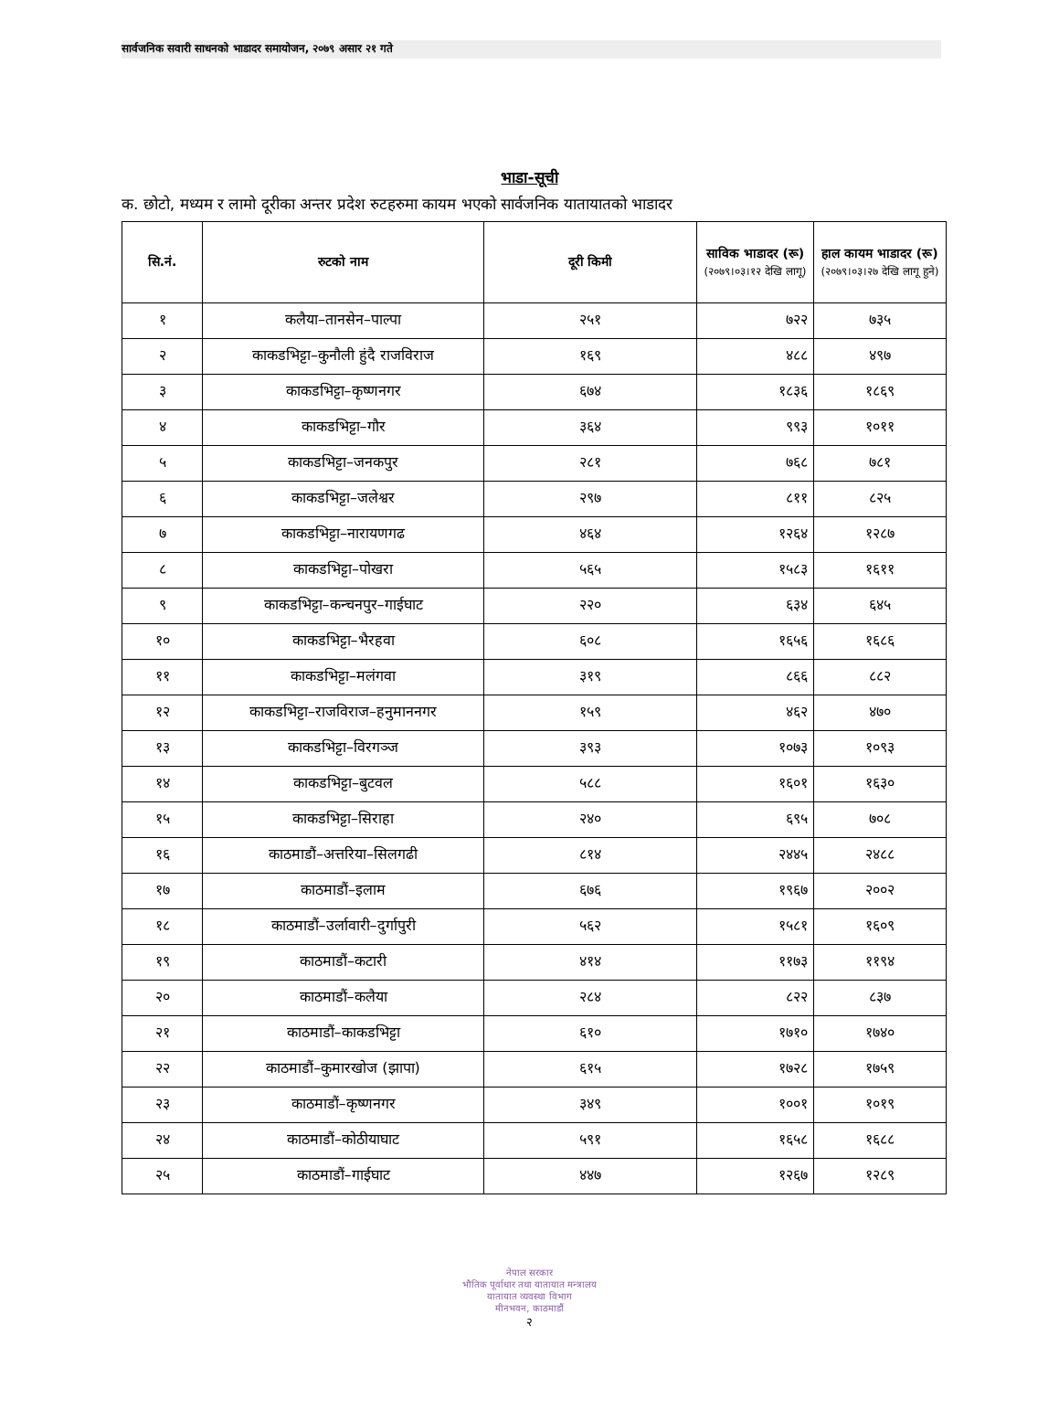सार्वजनिक सवारी साधनको भाडादर समायोजन, २०७९ असार २१ गते
भाडा-सूची
क. छोटो, मध्यम र लामो दूरीका अन्तर प्रदेश रुटहरुमा कायम भएको सार्वजनिक यातायातको भाडादर
| सि.नं. | रुटको नाम | दूरी किमी | साविक भाडादर (रू) (२०७९।०३।१२ देखि लागू) | हाल कायम भाडादर (रू) (२०७९।०३।२७ देखि लागू हुने) |
| --- | --- | --- | --- | --- |
| १ | कलैया–तानसेन–पाल्पा | २५१ | ७२२ | ७३५ |
| २ | काकडभिट्टा–कुनौली हुंदै राजविराज | १६९ | ४८८ | ४९७ |
| ३ | काकडभिट्टा–कृष्णनगर | ६७४ | १८३६ | १८६९ |
| ४ | काकडभिट्टा–गौर | ३६४ | ९९३ | १०११ |
| ५ | काकडभिट्टा–जनकपुर | २८१ | ७६८ | ७८१ |
| ६ | काकडभिट्टा–जलेश्वर | २९७ | ८११ | ८२५ |
| ७ | काकडभिट्टा–नारायणगढ | ४६४ | १२६४ | १२८७ |
| ८ | काकडभिट्टा–पोखरा | ५६५ | १५८३ | १६११ |
| ९ | काकडभिट्टा–कन्चनपुर–गाईघाट | २२० | ६३४ | ६४५ |
| १० | काकडभिट्टा–भैरहवा | ६०८ | १६५६ | १६८६ |
| ११ | काकडभिट्टा–मलंगवा | ३१९ | ८६६ | ८८२ |
| १२ | काकडभिट्टा–राजविराज–हनुमाननगर | १५९ | ४६२ | ४७० |
| १३ | काकडभिट्टा–विरगञ्ज | ३९३ | १०७३ | १०९३ |
| १४ | काकडभिट्टा–बुटवल | ५८८ | १६०१ | १६३० |
| १५ | काकडभिट्टा–सिराहा | २४० | ६९५ | ७०८ |
| १६ | काठमाडौं–अत्तरिया–सिलगढी | ८१४ | २४४५ | २४८८ |
| १७ | काठमाडौं–इलाम | ६७६ | १९६७ | २००२ |
| १८ | काठमाडौं–उर्लावारी–दुर्गापुरी | ५६२ | १५८१ | १६०९ |
| १९ | काठमाडौं–कटारी | ४१४ | ११७३ | ११९४ |
| २० | काठमाडौं–कलैया | २८४ | ८२२ | ८३७ |
| २१ | काठमाडौं–काकडभिट्टा | ६१० | १७१० | १७४० |
| २२ | काठमाडौं–कुमारखोज (झापा) | ६१५ | १७२८ | १७५९ |
| २३ | काठमाडौं–कृष्णनगर | ३४९ | १००१ | १०१९ |
| २४ | काठमाडौं–कोठीयाघाट | ५९१ | १६५८ | १६८८ |
| २५ | काठमाडौं–गाईघाट | ४४७ | १२६७ | १२८९ |
नेपाल सरकार
भौतिक पूर्वाधार तथा यातायात मन्त्रालय
यातायात व्यवस्था विभाग
मीनभवन, काठमाडौं
२